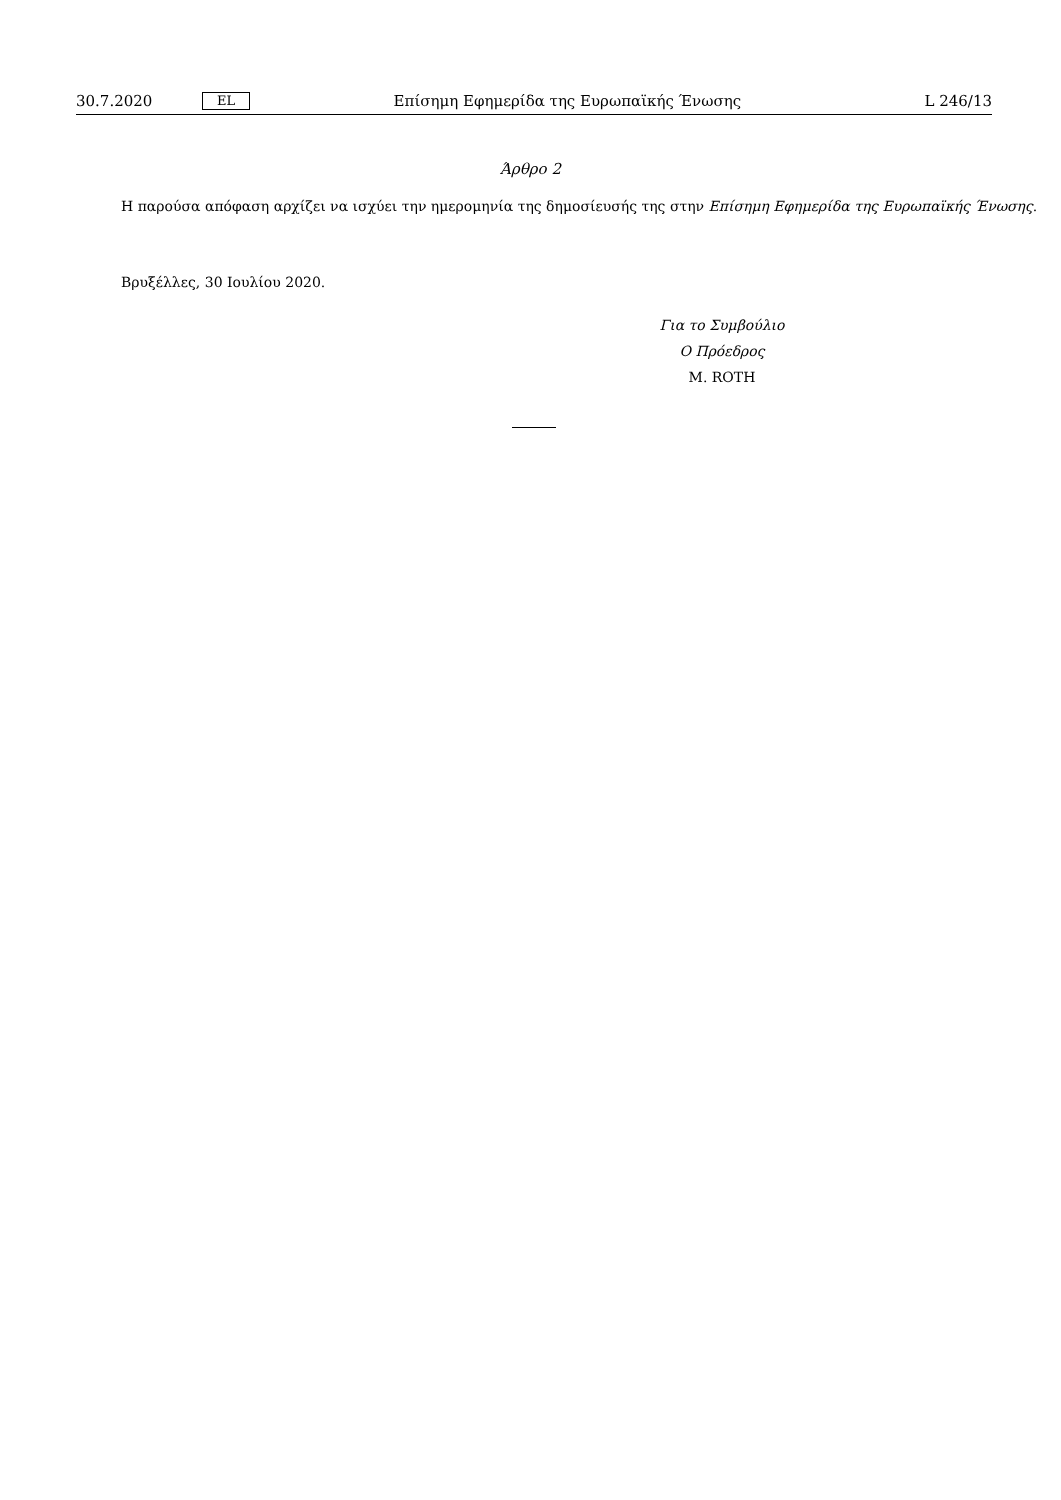30.7.2020 EL Επίσημη Εφημερίδα της Ευρωπαϊκής Ένωσης L 246/13
Άρθρο 2
Η παρούσα απόφαση αρχίζει να ισχύει την ημερομηνία της δημοσίευσής της στην Επίσημη Εφημερίδα της Ευρωπαϊκής Ένωσης.
Βρυξέλλες, 30 Ιουλίου 2020.
Για το Συμβούλιο
Ο Πρόεδρος
M. ROTH